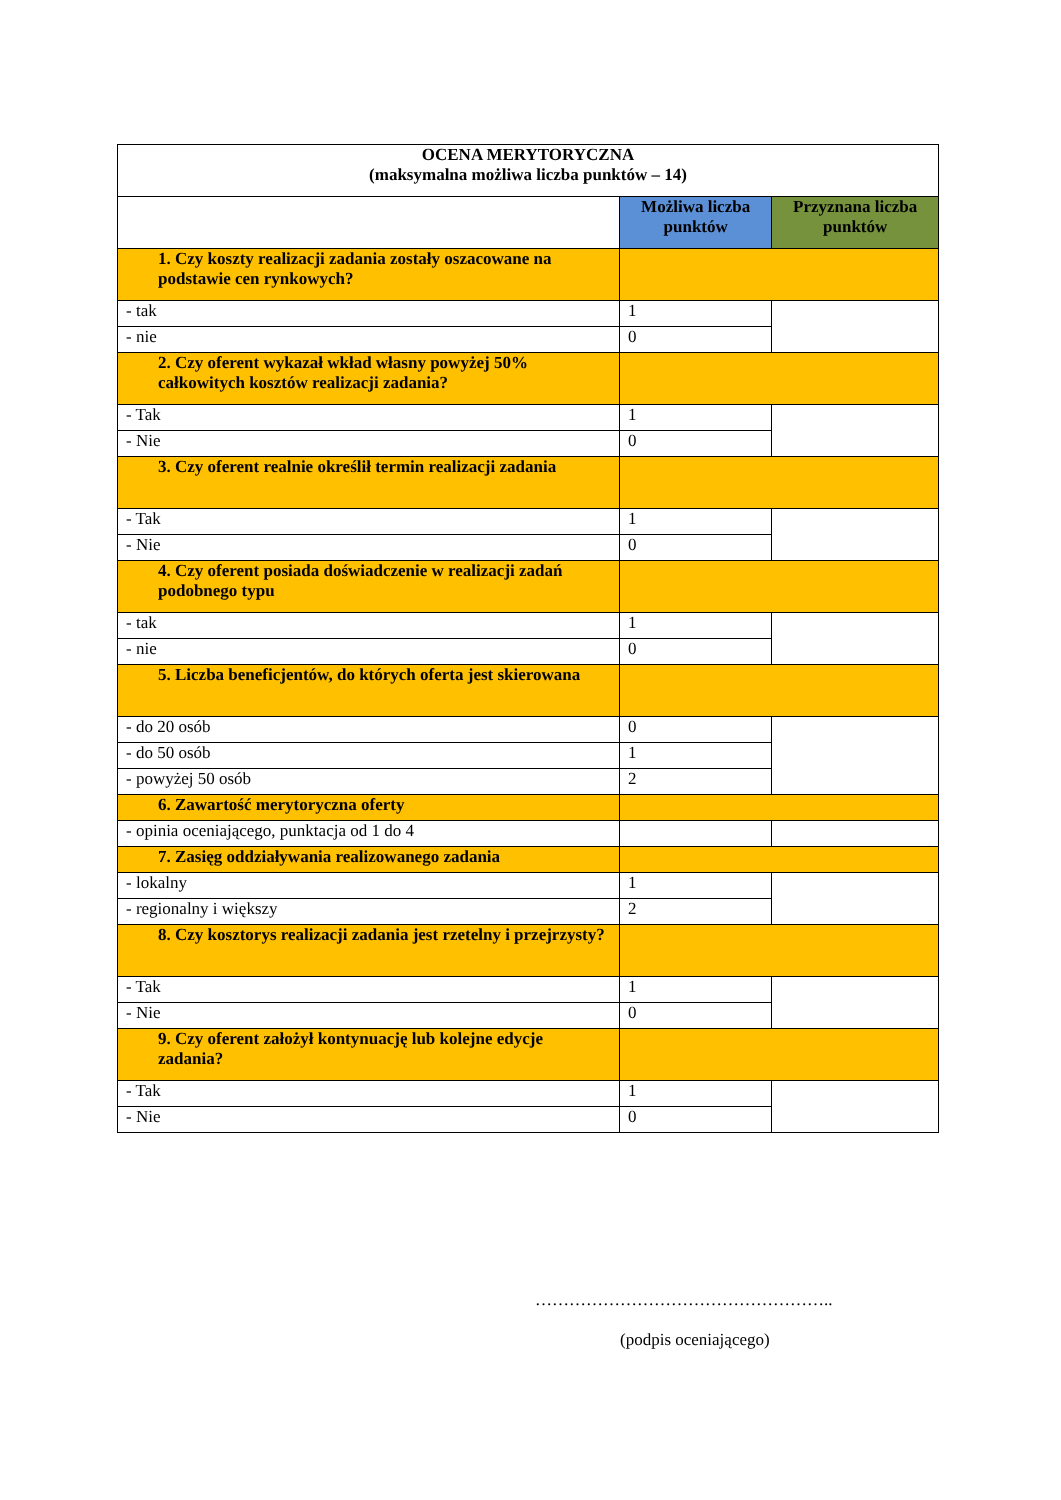| OCENA MERYTORYCZNA (maksymalna możliwa liczba punktów – 14) | | |
| | Możliwa liczba punktów | Przyznana liczba punktów |
| 1. Czy koszty realizacji zadania zostały oszacowane na podstawie cen rynkowych? | | |
| - tak | 1 | |
| - nie | 0 | |
| 2. Czy oferent wykazał wkład własny powyżej 50% całkowitych kosztów realizacji zadania? | | |
| - Tak | 1 | |
| - Nie | 0 | |
| 3. Czy oferent realnie określił termin realizacji zadania | | |
| - Tak | 1 | |
| - Nie | 0 | |
| 4. Czy oferent posiada doświadczenie w realizacji zadań podobnego typu | | |
| - tak | 1 | |
| - nie | 0 | |
| 5. Liczba beneficjentów, do których oferta jest skierowana | | |
| - do 20 osób | 0 | |
| - do 50 osób | 1 | |
| - powyżej 50 osób | 2 | |
| 6. Zawartość merytoryczna oferty | | |
| - opinia oceniającego, punktacja od 1 do 4 | | |
| 7. Zasięg oddziaływania realizowanego zadania | | |
| - lokalny | 1 | |
| - regionalny i większy | 2 | |
| 8. Czy kosztorys realizacji zadania jest rzetelny i przejrzysty? | | |
| - Tak | 1 | |
| - Nie | 0 | |
| 9. Czy oferent założył kontynuację lub kolejne edycje zadania? | | |
| - Tak | 1 | |
| - Nie | 0 | |
……………………………………………..
(podpis oceniającego)